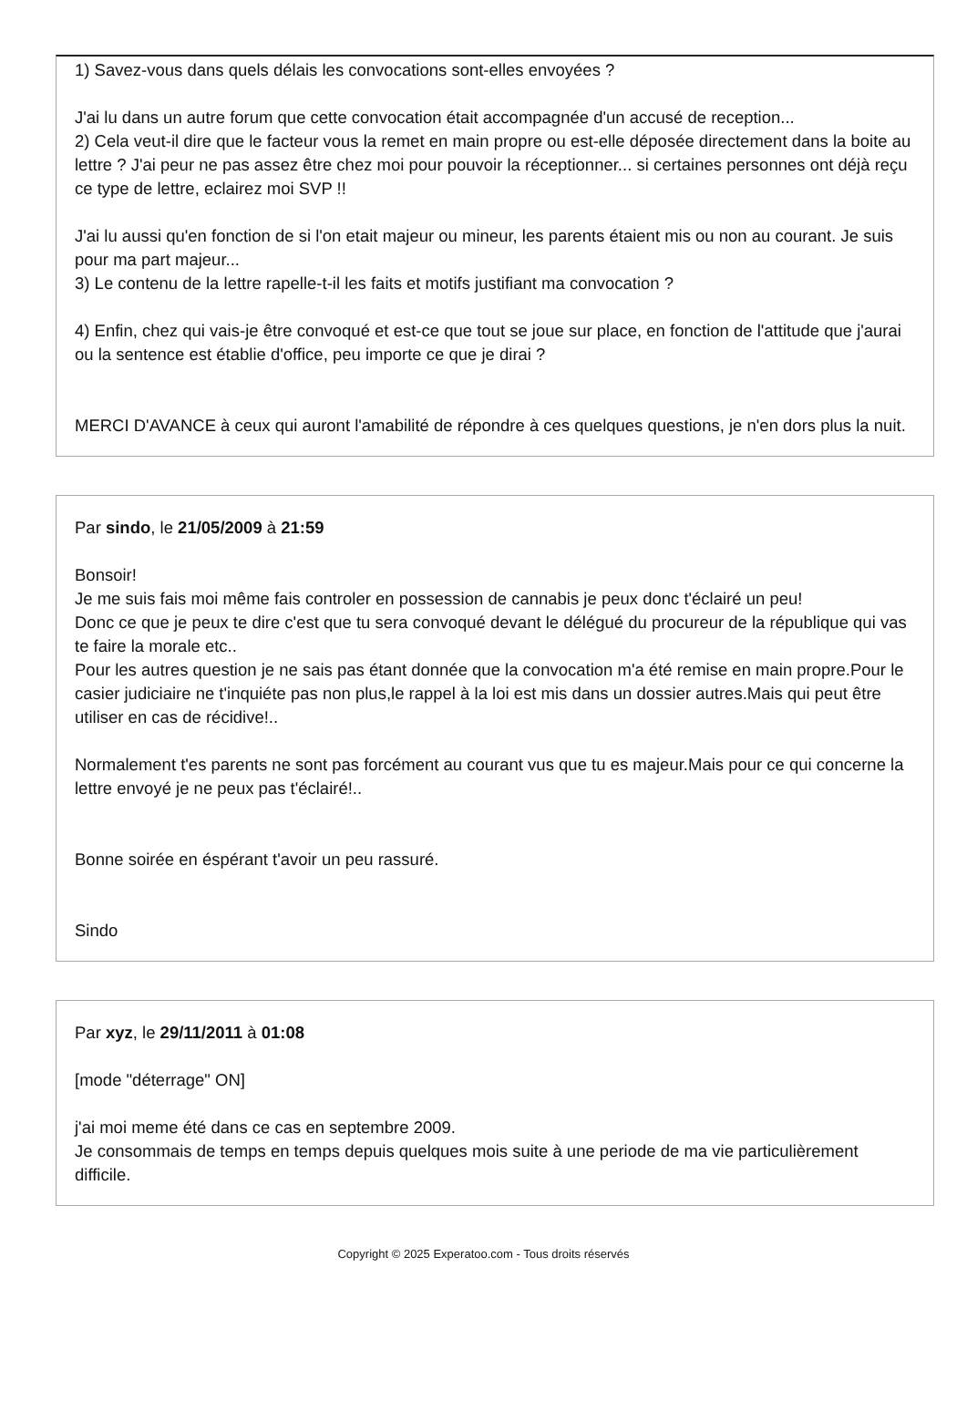1) Savez-vous dans quels délais les convocations sont-elles envoyées ?
J'ai lu dans un autre forum que cette convocation était accompagnée d'un accusé de reception...
2) Cela veut-il dire que le facteur vous la remet en main propre ou est-elle déposée directement dans la boite au lettre ? J'ai peur ne pas assez être chez moi pour pouvoir la réceptionner... si certaines personnes ont déjà reçu ce type de lettre, eclairez moi SVP !!
J'ai lu aussi qu'en fonction de si l'on etait majeur ou mineur, les parents étaient mis ou non au courant. Je suis pour ma part majeur...
3) Le contenu de la lettre rapelle-t-il les faits et motifs justifiant ma convocation ?
4) Enfin, chez qui vais-je être convoqué et est-ce que tout se joue sur place, en fonction de l'attitude que j'aurai ou la sentence est établie d'office, peu importe ce que je dirai ?
MERCI D'AVANCE à ceux qui auront l'amabilité de répondre à ces quelques questions, je n'en dors plus la nuit.
Par sindo, le 21/05/2009 à 21:59
Bonsoir!
Je me suis fais moi même fais controler en possession de cannabis je peux donc t'éclairé un peu!
Donc ce que je peux te dire c'est que tu sera convoqué devant le délégué du procureur de la république qui vas te faire la morale etc..
Pour les autres question je ne sais pas étant donnée que la convocation m'a été remise en main propre.Pour le casier judiciaire ne t'inquiéte pas non plus,le rappel à la loi est mis dans un dossier autres.Mais qui peut être utiliser en cas de récidive!..
Normalement t'es parents ne sont pas forcément au courant vus que tu es majeur.Mais pour ce qui concerne la lettre envoyé je ne peux pas t'éclairé!..
Bonne soirée en éspérant t'avoir un peu rassuré.
Sindo
Par xyz, le 29/11/2011 à 01:08
[mode "déterrage" ON]
j'ai moi meme été dans ce cas en septembre 2009.
Je consommais de temps en temps depuis quelques mois suite à une periode de ma vie particulièrement difficile.
Copyright © 2025 Experatoo.com - Tous droits réservés